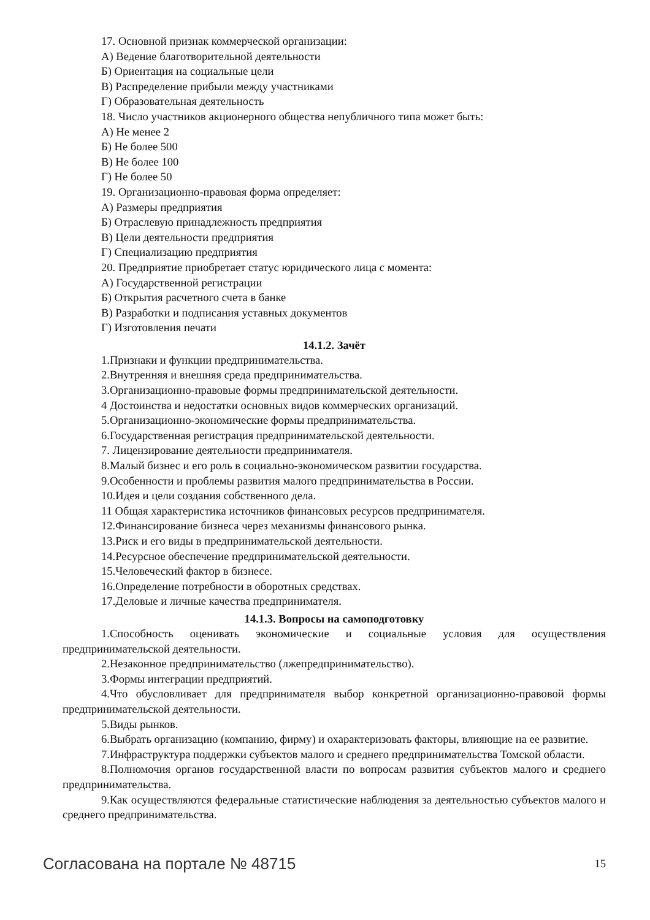17. Основной признак коммерческой организации:
А) Ведение благотворительной деятельности
Б) Ориентация на социальные цели
В) Распределение прибыли между участниками
Г) Образовательная деятельность
18. Число участников акционерного общества непубличного типа может быть:
А) Не менее 2
Б) Не более 500
В) Не более 100
Г) Не более 50
19. Организационно-правовая форма определяет:
А) Размеры предприятия
Б) Отраслевую принадлежность предприятия
В) Цели деятельности предприятия
Г) Специализацию предприятия
20. Предприятие приобретает статус юридического лица с момента:
А) Государственной регистрации
Б) Открытия расчетного счета в банке
В) Разработки и подписания уставных документов
Г) Изготовления печати
14.1.2. Зачёт
1.Признаки и функции предпринимательства.
2.Внутренняя и внешняя среда предпринимательства.
3.Организационно-правовые формы предпринимательской деятельности.
4 Достоинства и недостатки основных видов коммерческих организаций.
5.Организационно-экономические формы предпринимательства.
6.Государственная регистрация предпринимательской деятельности.
7. Лицензирование деятельности предпринимателя.
8.Малый бизнес и его роль в социально-экономическом развитии государства.
9.Особенности и проблемы развития малого предпринимательства в России.
10.Идея и цели создания собственного дела.
11 Общая характеристика источников финансовых ресурсов предпринимателя.
12.Финансирование бизнеса через механизмы финансового рынка.
13.Риск и его виды в предпринимательской деятельности.
14.Ресурсное обеспечение предпринимательской деятельности.
15.Человеческий фактор в бизнесе.
16.Определение потребности в оборотных средствах.
17.Деловые и личные качества предпринимателя.
14.1.3. Вопросы на самоподготовку
1.Способность оценивать экономические и социальные условия для осуществления предпринимательской деятельности.
2.Незаконное предпринимательство (лжепредпринимательство).
3.Формы интеграции предприятий.
4.Что обусловливает для предпринимателя выбор конкретной организационно-правовой формы предпринимательской деятельности.
5.Виды рынков.
6.Выбрать организацию (компанию, фирму) и охарактеризовать факторы, влияющие на ее развитие.
7.Инфраструктура поддержки субъектов малого и среднего предпринимательства Томской области.
8.Полномочия органов государственной власти по вопросам развития субъектов малого и среднего предпринимательства.
9.Как осуществляются федеральные статистические наблюдения за деятельностью субъектов малого и среднего предпринимательства.
Согласована на портале № 48715 15